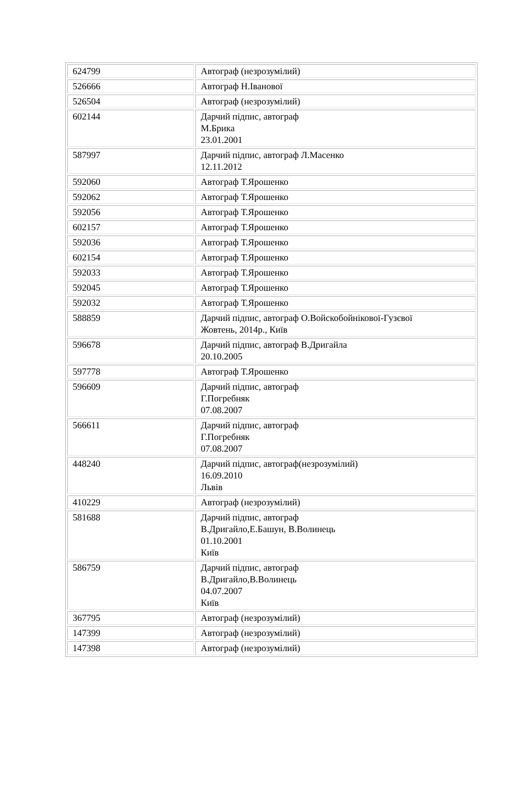| 624799 | Автограф (незрозумілий) |
| 526666 | Автограф Н.Іванової |
| 526504 | Автограф (незрозумілий) |
| 602144 | Дарчий підпис, автограф М.Брика 23.01.2001 |
| 587997 | Дарчий підпис, автограф Л.Масенко 12.11.2012 |
| 592060 | Автограф Т.Ярошенко |
| 592062 | Автограф Т.Ярошенко |
| 592056 | Автограф Т.Ярошенко |
| 602157 | Автограф Т.Ярошенко |
| 592036 | Автограф Т.Ярошенко |
| 602154 | Автограф Т.Ярошенко |
| 592033 | Автограф Т.Ярошенко |
| 592045 | Автограф Т.Ярошенко |
| 592032 | Автограф Т.Ярошенко |
| 588859 | Дарчий підпис, автограф О.Войскобойнікової-Гузєвої Жовтень, 2014р., Київ |
| 596678 | Дарчий підпис, автограф В.Дригайла 20.10.2005 |
| 597778 | Автограф Т.Ярошенко |
| 596609 | Дарчий підпис, автограф Г.Погребняк 07.08.2007 |
| 566611 | Дарчий підпис, автограф Г.Погребняк 07.08.2007 |
| 448240 | Дарчий підпис, автограф(незрозумілий) 16.09.2010 Львів |
| 410229 | Автограф (незрозумілий) |
| 581688 | Дарчий підпис, автограф В.Дригайло,Е.Башун, В.Волинець 01.10.2001 Київ |
| 586759 | Дарчий підпис, автограф В.Дригайло,В.Волинець 04.07.2007 Київ |
| 367795 | Автограф (незрозумілий) |
| 147399 | Автограф (незрозумілий) |
| 147398 | Автограф (незрозумілий) |